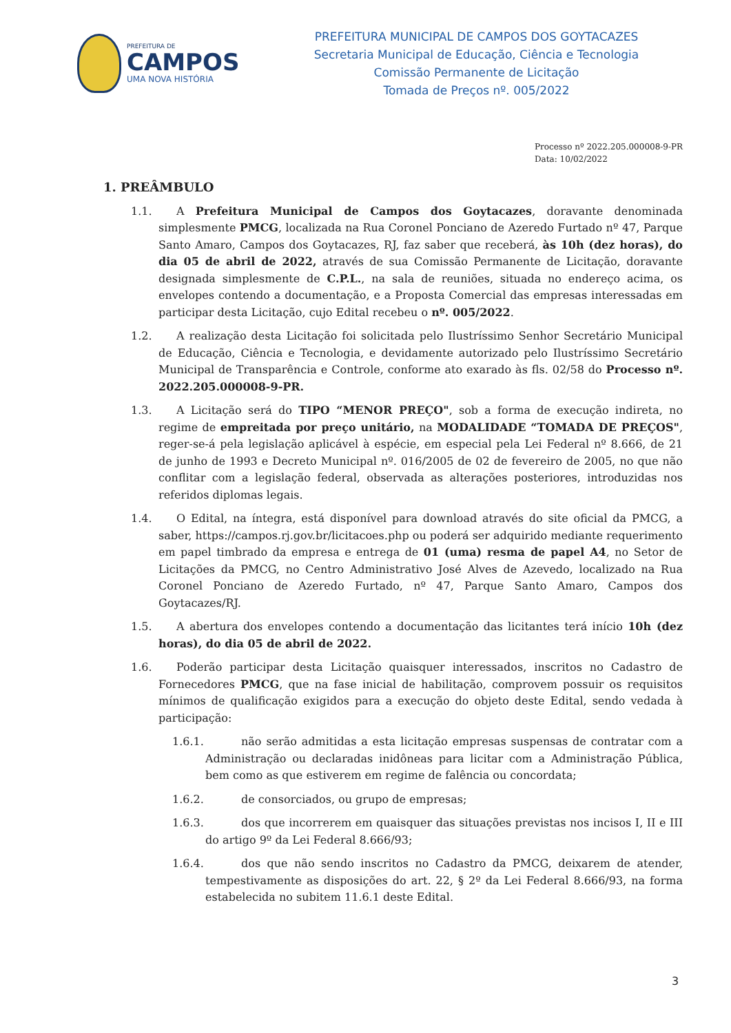PREFEITURA DE
CAMPOS
UMA NOVA HISTÓRIA
PREFEITURA MUNICIPAL DE CAMPOS DOS GOYTACAZES
Secretaria Municipal de Educação, Ciência e Tecnologia
Comissão Permanente de Licitação
Tomada de Preços nº. 005/2022
Processo nº 2022.205.000008-9-PR
Data: 10/02/2022
1. PREÂMBULO
1.1. A Prefeitura Municipal de Campos dos Goytacazes, doravante denominada simplesmente PMCG, localizada na Rua Coronel Ponciano de Azeredo Furtado nº 47, Parque Santo Amaro, Campos dos Goytacazes, RJ, faz saber que receberá, às 10h (dez horas), do dia 05 de abril de 2022, através de sua Comissão Permanente de Licitação, doravante designada simplesmente de C.P.L., na sala de reuniões, situada no endereço acima, os envelopes contendo a documentação, e a Proposta Comercial das empresas interessadas em participar desta Licitação, cujo Edital recebeu o nº. 005/2022.
1.2. A realização desta Licitação foi solicitada pelo Ilustríssimo Senhor Secretário Municipal de Educação, Ciência e Tecnologia, e devidamente autorizado pelo Ilustríssimo Secretário Municipal de Transparência e Controle, conforme ato exarado às fls. 02/58 do Processo nº. 2022.205.000008-9-PR.
1.3. A Licitação será do TIPO “MENOR PREÇO", sob a forma de execução indireta, no regime de empreitada por preço unitário, na MODALIDADE “TOMADA DE PREÇOS", reger-se-á pela legislação aplicável à espécie, em especial pela Lei Federal nº 8.666, de 21 de junho de 1993 e Decreto Municipal nº. 016/2005 de 02 de fevereiro de 2005, no que não conflitar com a legislação federal, observada as alterações posteriores, introduzidas nos referidos diplomas legais.
1.4. O Edital, na íntegra, está disponível para download através do site oficial da PMCG, a saber, https://campos.rj.gov.br/licitacoes.php ou poderá ser adquirido mediante requerimento em papel timbrado da empresa e entrega de 01 (uma) resma de papel A4, no Setor de Licitações da PMCG, no Centro Administrativo José Alves de Azevedo, localizado na Rua Coronel Ponciano de Azeredo Furtado, nº 47, Parque Santo Amaro, Campos dos Goytacazes/RJ.
1.5. A abertura dos envelopes contendo a documentação das licitantes terá início 10h (dez horas), do dia 05 de abril de 2022.
1.6. Poderão participar desta Licitação quaisquer interessados, inscritos no Cadastro de Fornecedores PMCG, que na fase inicial de habilitação, comprovem possuir os requisitos mínimos de qualificação exigidos para a execução do objeto deste Edital, sendo vedada à participação:
1.6.1. não serão admitidas a esta licitação empresas suspensas de contratar com a Administração ou declaradas inidôneas para licitar com a Administração Pública, bem como as que estiverem em regime de falência ou concordata;
1.6.2. de consorciados, ou grupo de empresas;
1.6.3. dos que incorrerem em quaisquer das situações previstas nos incisos I, II e III do artigo 9º da Lei Federal 8.666/93;
1.6.4. dos que não sendo inscritos no Cadastro da PMCG, deixarem de atender, tempestivamente as disposições do art. 22, § 2º da Lei Federal 8.666/93, na forma estabelecida no subitem 11.6.1 deste Edital.
3